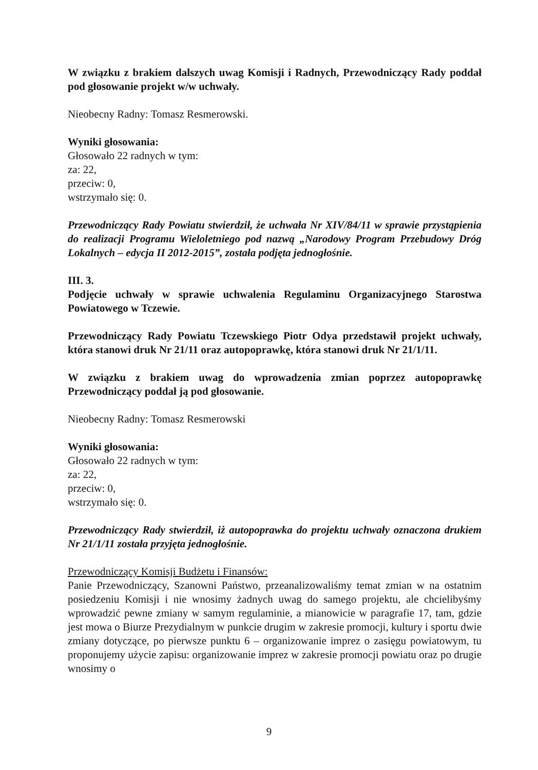W związku z brakiem dalszych uwag Komisji i Radnych, Przewodniczący Rady poddał pod głosowanie projekt w/w uchwały.
Nieobecny Radny: Tomasz Resmerowski.
Wyniki głosowania:
Głosowało 22 radnych w tym:
za: 22,
przeciw: 0,
wstrzymało się: 0.
Przewodniczący Rady Powiatu stwierdził, że uchwała Nr XIV/84/11 w sprawie przystąpienia do realizacji Programu Wieloletniego pod nazwą „Narodowy Program Przebudowy Dróg Lokalnych – edycja II 2012-2015”, została podjęta jednogłośnie.
III. 3.
Podjęcie uchwały w sprawie uchwalenia Regulaminu Organizacyjnego Starostwa Powiatowego w Tczewie.
Przewodniczący Rady Powiatu Tczewskiego Piotr Odya przedstawił projekt uchwały, która stanowi druk Nr 21/11 oraz autopoprawkę, która stanowi druk Nr 21/1/11.
W związku z brakiem uwag do wprowadzenia zmian poprzez autopoprawkę Przewodniczący poddał ją pod głosowanie.
Nieobecny Radny: Tomasz Resmerowski
Wyniki głosowania:
Głosowało 22 radnych w tym:
za: 22,
przeciw: 0,
wstrzymało się: 0.
Przewodniczący Rady stwierdził, iż autopoprawka do projektu uchwały oznaczona drukiem Nr 21/1/11 została przyjęta jednogłośnie.
Przewodniczący Komisji Budżetu i Finansów:
Panie Przewodniczący, Szanowni Państwo, przeanalizowaliśmy temat zmian w na ostatnim posiedzeniu Komisji i nie wnosimy żadnych uwag do samego projektu, ale chcielibyśmy wprowadzić pewne zmiany w samym regulaminie, a mianowicie w paragrafie 17, tam, gdzie jest mowa o Biurze Prezydialnym w punkcie drugim w zakresie promocji, kultury i sportu dwie zmiany dotyczące, po pierwsze punktu 6 – organizowanie imprez o zasięgu powiatowym, tu proponujemy użycie zapisu: organizowanie imprez w zakresie promocji powiatu oraz po drugie wnosimy o
9